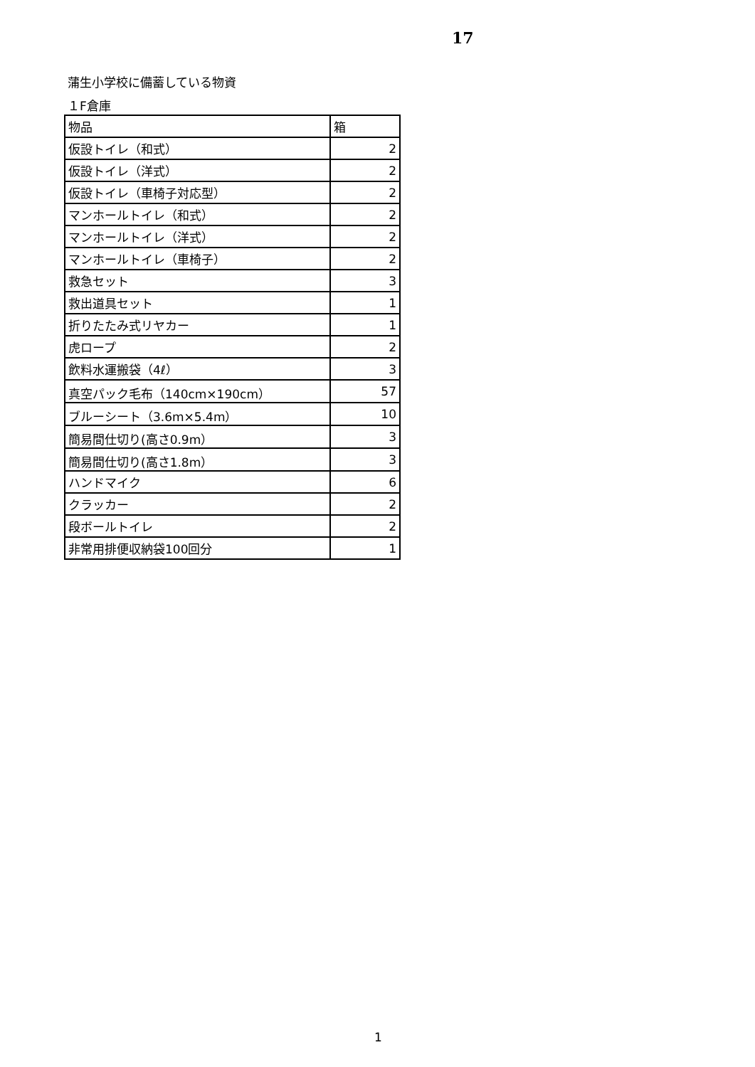17
蒲生小学校に備蓄している物資
１F倉庫
| 物品 | 箱 |
| 仮設トイレ（和式） | 2 |
| 仮設トイレ（洋式） | 2 |
| 仮設トイレ（車椅子対応型） | 2 |
| マンホールトイレ（和式） | 2 |
| マンホールトイレ（洋式） | 2 |
| マンホールトイレ（車椅子） | 2 |
| 救急セット | 3 |
| 救出道具セット | 1 |
| 折りたたみ式リヤカー | 1 |
| 虎ロープ | 2 |
| 飲料水運搬袋（4ℓ） | 3 |
| 真空パック毛布（140cm×190cm） | 57 |
| ブルーシート（3.6m×5.4m） | 10 |
| 簡易間仕切り(高さ0.9m） | 3 |
| 簡易間仕切り(高さ1.8m） | 3 |
| ハンドマイク | 6 |
| クラッカー | 2 |
| 段ボールトイレ | 2 |
| 非常用排便収納袋100回分 | 1 |
1